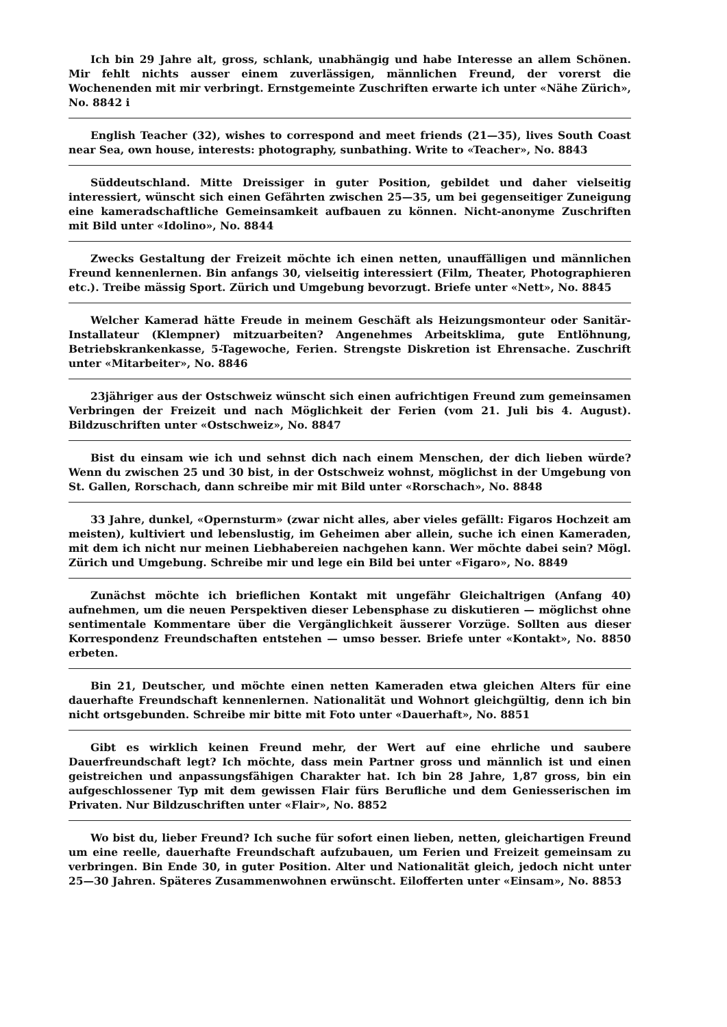Ich bin 29 Jahre alt, gross, schlank, unabhängig und habe Interesse an allem Schönen. Mir fehlt nichts ausser einem zuverlässigen, männlichen Freund, der vorerst die Wochenenden mit mir verbringt. Ernstgemeinte Zuschriften erwarte ich unter «Nähe Zürich», No. 8842 i
English Teacher (32), wishes to correspond and meet friends (21—35), lives South Coast near Sea, own house, interests: photography, sunbathing. Write to «Teacher», No. 8843
Süddeutschland. Mitte Dreissiger in guter Position, gebildet und daher vielseitig interessiert, wünscht sich einen Gefährten zwischen 25—35, um bei gegenseitiger Zuneigung eine kameradschaftliche Gemeinsamkeit aufbauen zu können. Nicht-anonyme Zuschriften mit Bild unter «Idolino», No. 8844
Zwecks Gestaltung der Freizeit möchte ich einen netten, unauffälligen und männlichen Freund kennenlernen. Bin anfangs 30, vielseitig interessiert (Film, Theater, Photographieren etc.). Treibe mässig Sport. Zürich und Umgebung bevorzugt. Briefe unter «Nett», No. 8845
Welcher Kamerad hätte Freude in meinem Geschäft als Heizungsmonteur oder Sanitär-Installateur (Klempner) mitzuarbeiten? Angenehmes Arbeitsklima, gute Entlöhnung, Betriebskrankenkasse, 5-Tagewoche, Ferien. Strengste Diskretion ist Ehrensache. Zuschrift unter «Mitarbeiter», No. 8846
23jähriger aus der Ostschweiz wünscht sich einen aufrichtigen Freund zum gemeinsamen Verbringen der Freizeit und nach Möglichkeit der Ferien (vom 21. Juli bis 4. August). Bildzuschriften unter «Ostschweiz», No. 8847
Bist du einsam wie ich und sehnst dich nach einem Menschen, der dich lieben würde? Wenn du zwischen 25 und 30 bist, in der Ostschweiz wohnst, möglichst in der Umgebung von St. Gallen, Rorschach, dann schreibe mir mit Bild unter «Rorschach», No. 8848
33 Jahre, dunkel, «Opernsturm» (zwar nicht alles, aber vieles gefällt: Figaros Hochzeit am meisten), kultiviert und lebenslustig, im Geheimen aber allein, suche ich einen Kameraden, mit dem ich nicht nur meinen Liebhabereien nachgehen kann. Wer möchte dabei sein? Mögl. Zürich und Umgebung. Schreibe mir und lege ein Bild bei unter «Figaro», No. 8849
Zunächst möchte ich brieflichen Kontakt mit ungefähr Gleichaltrigen (Anfang 40) aufnehmen, um die neuen Perspektiven dieser Lebensphase zu diskutieren — möglichst ohne sentimentale Kommentare über die Vergänglichkeit äusserer Vorzüge. Sollten aus dieser Korrespondenz Freundschaften entstehen — umso besser. Briefe unter «Kontakt», No. 8850 erbeten.
Bin 21, Deutscher, und möchte einen netten Kameraden etwa gleichen Alters für eine dauerhafte Freundschaft kennenlernen. Nationalität und Wohnort gleichgültig, denn ich bin nicht ortsgebunden. Schreibe mir bitte mit Foto unter «Dauerhaft», No. 8851
Gibt es wirklich keinen Freund mehr, der Wert auf eine ehrliche und saubere Dauerfreundschaft legt? Ich möchte, dass mein Partner gross und männlich ist und einen geistreichen und anpassungsfähigen Charakter hat. Ich bin 28 Jahre, 1,87 gross, bin ein aufgeschlossener Typ mit dem gewissen Flair fürs Berufliche und dem Geniesserischen im Privaten. Nur Bildzuschriften unter «Flair», No. 8852
Wo bist du, lieber Freund? Ich suche für sofort einen lieben, netten, gleichartigen Freund um eine reelle, dauerhafte Freundschaft aufzubauen, um Ferien und Freizeit gemeinsam zu verbringen. Bin Ende 30, in guter Position. Alter und Nationalität gleich, jedoch nicht unter 25—30 Jahren. Späteres Zusammenwohnen erwünscht. Eilofferten unter «Einsam», No. 8853